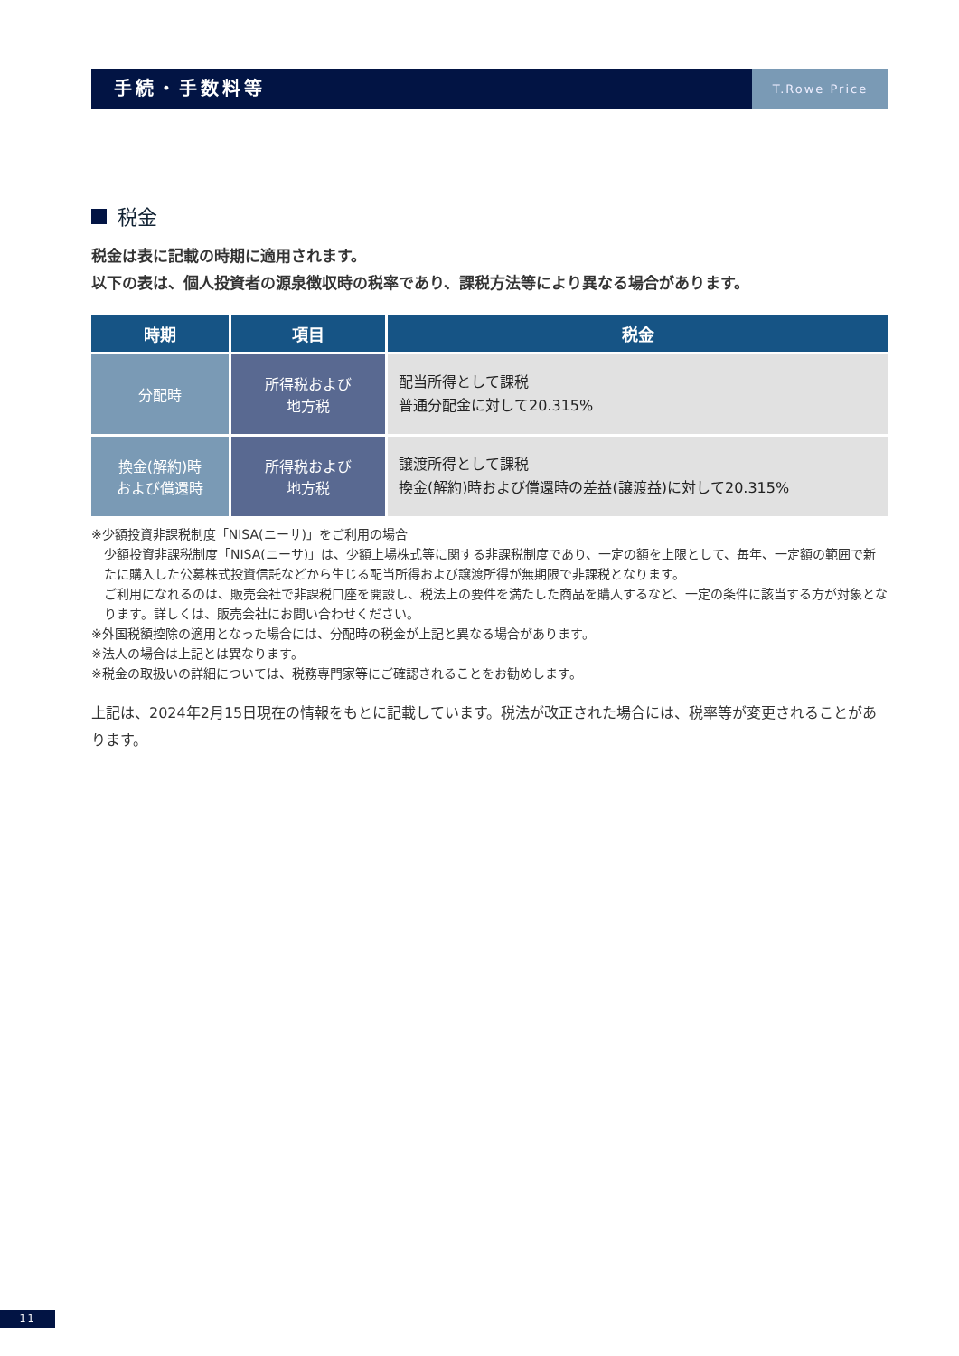手続・手数料等
T.Rowe Price
税金
税金は表に記載の時期に適用されます。
以下の表は、個人投資者の源泉徴収時の税率であり、課税方法等により異なる場合があります。
| 時期 | 項目 | 税金 |
| --- | --- | --- |
| 分配時 | 所得税および 地方税 | 配当所得として課税 普通分配金に対して20.315% |
| 換金(解約)時 および償還時 | 所得税および 地方税 | 譲渡所得として課税 換金(解約)時および償還時の差益(譲渡益)に対して20.315% |
※少額投資非課税制度「NISA(ニーサ)」をご利用の場合
少額投資非課税制度「NISA(ニーサ)」は、少額上場株式等に関する非課税制度であり、一定の額を上限として、毎年、一定額の範囲で新たに購入した公募株式投資信託などから生じる配当所得および譲渡所得が無期限で非課税となります。
ご利用になれるのは、販売会社で非課税口座を開設し、税法上の要件を満たした商品を購入するなど、一定の条件に該当する方が対象となります。詳しくは、販売会社にお問い合わせください。
※外国税額控除の適用となった場合には、分配時の税金が上記と異なる場合があります。
※法人の場合は上記とは異なります。
※税金の取扱いの詳細については、税務専門家等にご確認されることをお勧めします。
上記は、2024年2月15日現在の情報をもとに記載しています。税法が改正された場合には、税率等が変更されることがあります。
11